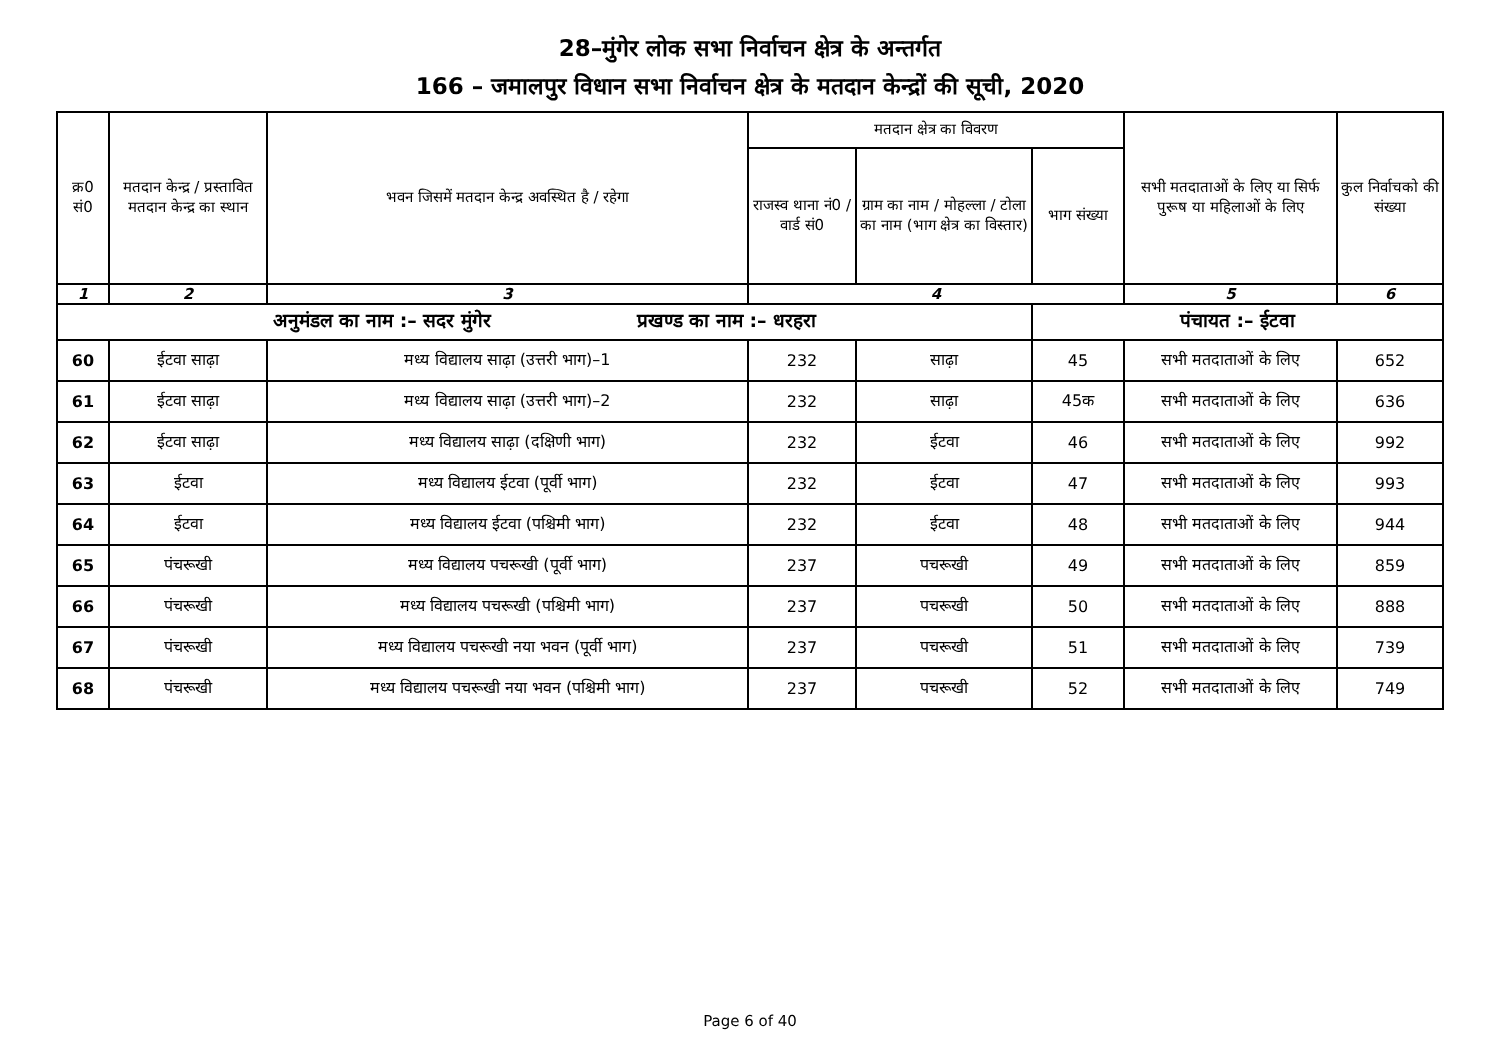28–मुंगेर लोक सभा निर्वाचन क्षेत्र के अन्तर्गत
166 – जमालपुर विधान सभा निर्वाचन क्षेत्र के मतदान केन्द्रों की सूची, 2020
| क्र0 सं0 | मतदान केन्द्र / प्रस्तावित मतदान केन्द्र का स्थान | भवन जिसमें मतदान केन्द्र अवस्थित है / रहेगा | मतदान क्षेत्र का विवरण | | | सभी मतदाताओं के लिए या सिर्फ पुरूष या महिलाओं के लिए | कुल निर्वाचको की संख्या |
| --- | --- | --- | --- | --- | --- | --- | --- |
| | | | राजस्व थाना नं0 / वार्ड सं0 | ग्राम का नाम / मोहल्ला / टोला का नाम (भाग क्षेत्र का विस्तार) | भाग संख्या | | |
| 1 | 2 | 3 | 4 | | | 5 | 6 |
| अनुमंडल का नाम :– सदर मुंगेर प्रखण्ड का नाम :– धरहरा | | | | | पंचायत :– ईटवा | | |
| 60 | ईटवा साढ़ा | मध्य विद्यालय साढ़ा (उत्तरी भाग)–1 | 232 | साढ़ा | 45 | सभी मतदाताओं के लिए | 652 |
| 61 | ईटवा साढ़ा | मध्य विद्यालय साढ़ा (उत्तरी भाग)–2 | 232 | साढ़ा | 45क | सभी मतदाताओं के लिए | 636 |
| 62 | ईटवा साढ़ा | मध्य विद्यालय साढ़ा (दक्षिणी भाग) | 232 | ईटवा | 46 | सभी मतदाताओं के लिए | 992 |
| 63 | ईटवा | मध्य विद्यालय ईटवा (पूर्वी भाग) | 232 | ईटवा | 47 | सभी मतदाताओं के लिए | 993 |
| 64 | ईटवा | मध्य विद्यालय ईटवा (पश्चिमी भाग) | 232 | ईटवा | 48 | सभी मतदाताओं के लिए | 944 |
| 65 | पंचरूखी | मध्य विद्यालय पचरूखी (पूर्वी भाग) | 237 | पचरूखी | 49 | सभी मतदाताओं के लिए | 859 |
| 66 | पंचरूखी | मध्य विद्यालय पचरूखी (पश्चिमी भाग) | 237 | पचरूखी | 50 | सभी मतदाताओं के लिए | 888 |
| 67 | पंचरूखी | मध्य विद्यालय पचरूखी नया भवन (पूर्वी भाग) | 237 | पचरूखी | 51 | सभी मतदाताओं के लिए | 739 |
| 68 | पंचरूखी | मध्य विद्यालय पचरूखी नया भवन (पश्चिमी भाग) | 237 | पचरूखी | 52 | सभी मतदाताओं के लिए | 749 |
Page 6 of 40